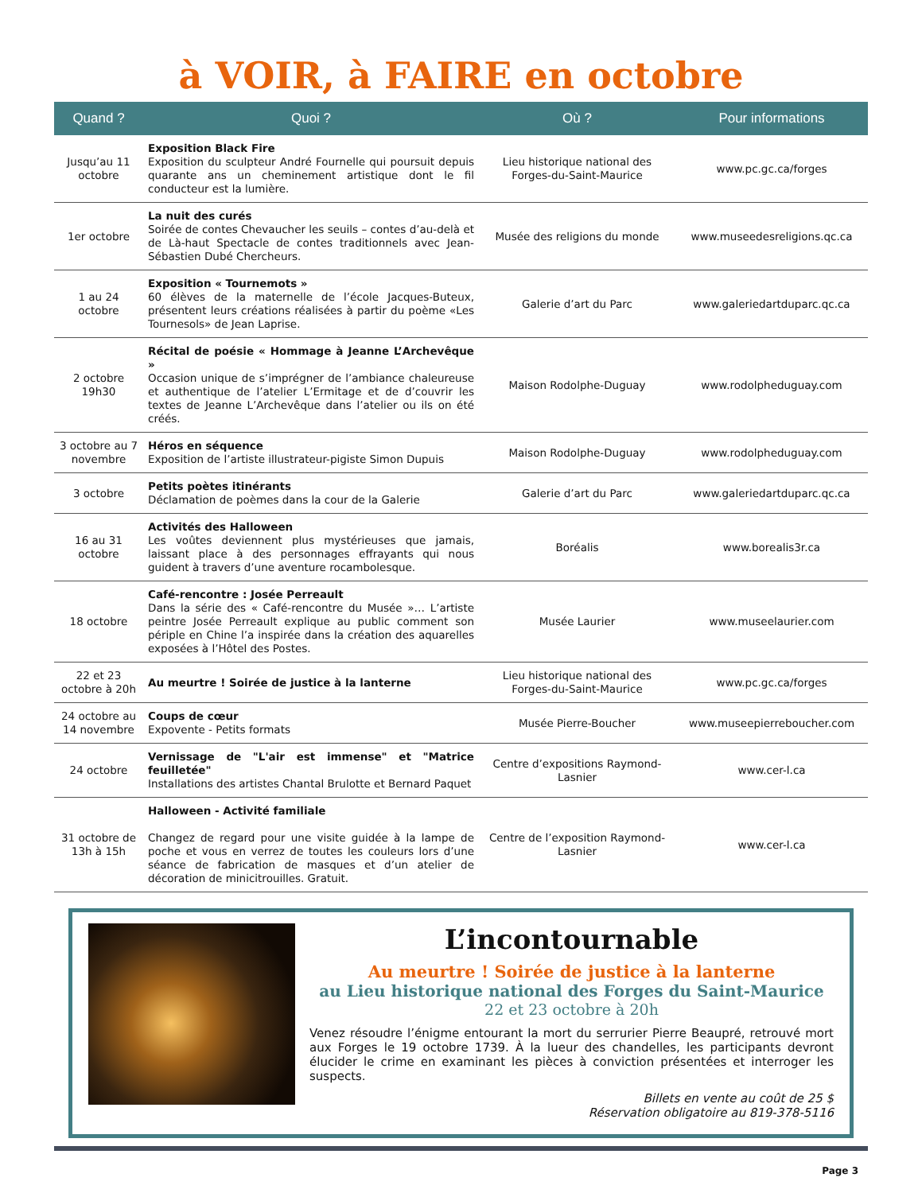à VOIR, à FAIRE en octobre
| Quand ? | Quoi ? | Où ? | Pour informations |
| --- | --- | --- | --- |
| Jusqu’au 11 octobre | Exposition Black Fire Exposition du sculpteur André Fournelle qui poursuit depuis quarante ans un cheminement artistique dont le fil conducteur est la lumière. | Lieu historique national des Forges-du-Saint-Maurice | www.pc.gc.ca/forges |
| 1er octobre | La nuit des curés Soirée de contes Chevaucher les seuils – contes d’au-delà et de Là-haut Spectacle de contes traditionnels avec Jean-Sébastien Dubé Chercheurs. | Musée des religions du monde | www.museedesreligions.qc.ca |
| 1 au 24 octobre | Exposition « Tournemots » 60 élèves de la maternelle de l’école Jacques-Buteux, présentent leurs créations réalisées à partir du poème «Les Tournesols» de Jean Laprise. | Galerie d’art du Parc | www.galeriedartduparc.qc.ca |
| 2 octobre 19h30 | Récital de poésie « Hommage à Jeanne L’Archevêque » Occasion unique de s’imprégner de l’ambiance chaleureuse et authentique de l’atelier L’Ermitage et de d’couvrir les textes de Jeanne L’Archevêque dans l’atelier ou ils on été créés. | Maison Rodolphe-Duguay | www.rodolpheduguay.com |
| 3 octobre au 7 novembre | Héros en séquence Exposition de l’artiste illustrateur-pigiste Simon Dupuis | Maison Rodolphe-Duguay | www.rodolpheduguay.com |
| 3 octobre | Petits poètes itinérants Déclamation de poèmes dans la cour de la Galerie | Galerie d’art du Parc | www.galeriedartduparc.qc.ca |
| 16 au 31 octobre | Activités des Halloween Les voûtes deviennent plus mystérieuses que jamais, laissant place à des personnages effrayants qui nous guident à travers d’une aventure rocambolesque. | Boréalis | www.borealis3r.ca |
| 18 octobre | Café-rencontre : Josée Perreault Dans la série des « Café-rencontre du Musée »… L’artiste peintre Josée Perreault explique au public comment son périple en Chine l’a inspirée dans la création des aquarelles exposées à l’Hôtel des Postes. | Musée Laurier | www.museelaurier.com |
| 22 et 23 octobre à 20h | Au meurtre ! Soirée de justice à la lanterne | Lieu historique national des Forges-du-Saint-Maurice | www.pc.gc.ca/forges |
| 24 octobre au 14 novembre | Coups de cœur Expovente - Petits formats | Musée Pierre-Boucher | www.museepierreboucher.com |
| 24 octobre | Vernissage de "L'air est immense" et "Matrice feuilletée" Installations des artistes Chantal Brulotte et Bernard Paquet | Centre d’expositions Raymond-Lasnier | www.cer-l.ca |
| 31 octobre de 13h à 15h | Halloween - Activité familiale Changez de regard pour une visite guidée à la lampe de poche et vous en verrez de toutes les couleurs lors d’une séance de fabrication de masques et d’un atelier de décoration de minicitrouilles. Gratuit. | Centre de l’exposition Raymond-Lasnier | www.cer-l.ca |
L’incontournable
Au meurtre ! Soirée de justice à la lanterne
au Lieu historique national des Forges du Saint-Maurice
22 et 23 octobre à 20h
Venez résoudre l’énigme entourant la mort du serrurier Pierre Beaupré, retrouvé mort aux Forges le 19 octobre 1739. À la lueur des chandelles, les participants devront élucider le crime en examinant les pièces à conviction présentées et interroger les suspects.
Billets en vente au coût de 25 $
Réservation obligatoire au 819-378-5116
Page 3